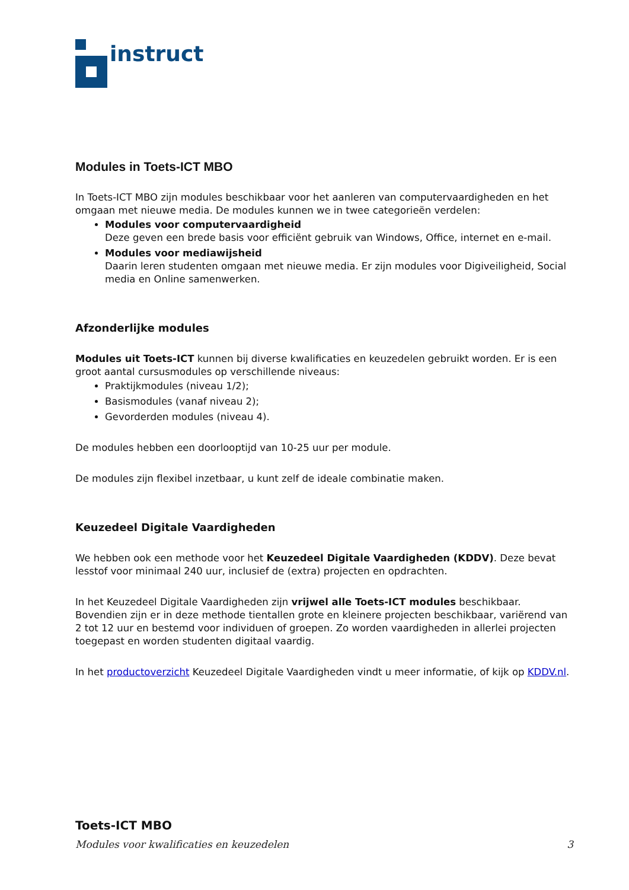instruct
Modules in Toets-ICT MBO
In Toets-ICT MBO zijn modules beschikbaar voor het aanleren van computervaardigheden en het omgaan met nieuwe media. De modules kunnen we in twee categorieën verdelen:
Modules voor computervaardigheid
Deze geven een brede basis voor efficiënt gebruik van Windows, Office, internet en e-mail.
Modules voor mediawijsheid
Daarin leren studenten omgaan met nieuwe media. Er zijn modules voor Digiveiligheid, Social media en Online samenwerken.
Afzonderlijke modules
Modules uit Toets-ICT kunnen bij diverse kwalificaties en keuzedelen gebruikt worden. Er is een groot aantal cursusmodules op verschillende niveaus:
Praktijkmodules (niveau 1/2);
Basismodules (vanaf niveau 2);
Gevorderden modules (niveau 4).
De modules hebben een doorlooptijd van 10-25 uur per module.
De modules zijn flexibel inzetbaar, u kunt zelf de ideale combinatie maken.
Keuzedeel Digitale Vaardigheden
We hebben ook een methode voor het Keuzedeel Digitale Vaardigheden (KDDV). Deze bevat lesstof voor minimaal 240 uur, inclusief de (extra) projecten en opdrachten.
In het Keuzedeel Digitale Vaardigheden zijn vrijwel alle Toets-ICT modules beschikbaar. Bovendien zijn er in deze methode tientallen grote en kleinere projecten beschikbaar, variërend van 2 tot 12 uur en bestemd voor individuen of groepen. Zo worden vaardigheden in allerlei projecten toegepast en worden studenten digitaal vaardig.
In het productoverzicht Keuzedeel Digitale Vaardigheden vindt u meer informatie, of kijk op KDDV.nl.
Toets-ICT MBO
Modules voor kwalificaties en keuzedelen 3